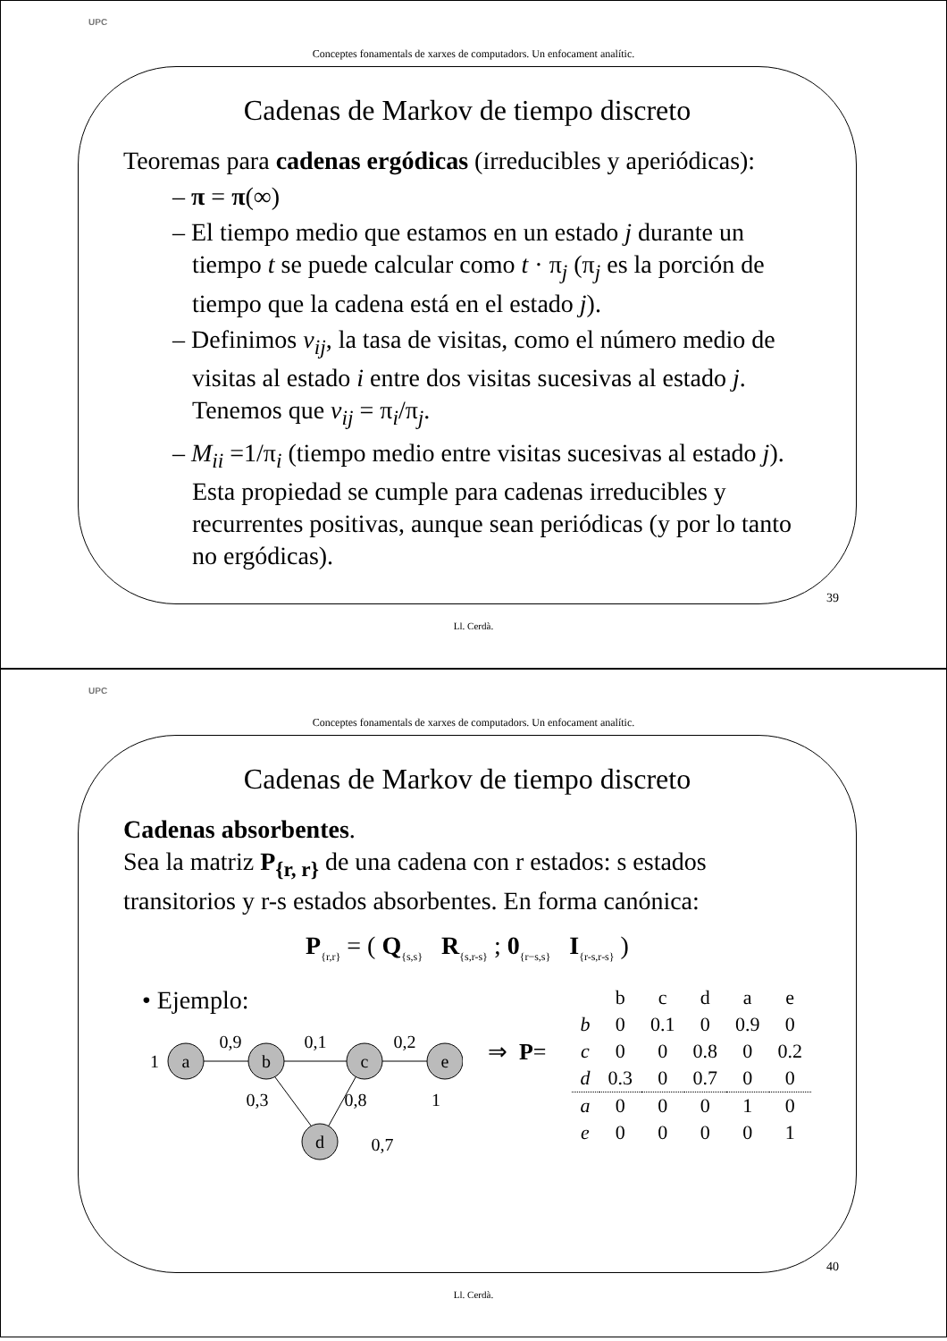UPC
Conceptes fonamentals de xarxes de computadors. Un enfocament analític.
Cadenas de Markov de tiempo discreto
Teoremas para cadenas ergódicas (irreducibles y aperiódicas):
– π = π(∞)
– El tiempo medio que estamos en un estado j durante un tiempo t se puede calcular como t · π<sub>j</sub> (π<sub>j</sub> es la porción de tiempo que la cadena está en el estado j).
– Definimos v<sub>ij</sub>, la tasa de visitas, como el número medio de visitas al estado i entre dos visitas sucesivas al estado j. Tenemos que v<sub>ij</sub> = π<sub>i</sub>/π<sub>j</sub>.
– M<sub>ii</sub> =1/π<sub>i</sub> (tiempo medio entre visitas sucesivas al estado j). Esta propiedad se cumple para cadenas irreducibles y recurrentes positivas, aunque sean periódicas (y por lo tanto no ergódicas).
39
Ll. Cerdà.
UPC
Conceptes fonamentals de xarxes de computadors. Un enfocament analític.
Cadenas de Markov de tiempo discreto
Cadenas absorbentes.
Sea la matriz P<sub>{r, r}</sub> de una cadena con r estados: s estados transitorios y r-s estados absorbentes. En forma canónica:
P<sub>{r,r}</sub> = ( Q<sub>{s,s}</sub> R<sub>{s,r-s}</sub> ; 0<sub>{r−s,s}</sub> I<sub>{r-s,r-s}</sub> )
• Ejemplo:
a
b
c
e
d
0,9
0,1
0,2
1
0,3
0,8
1
0,7
⇒ P=
| | b | c | d | a | e |
| --- | --- | --- | --- | --- | --- |
| b | 0 | 0.1 | 0 | 0.9 | 0 |
| c | 0 | 0 | 0.8 | 0 | 0.2 |
| d | 0.3 | 0 | 0.7 | 0 | 0 |
| a | 0 | 0 | 0 | 1 | 0 |
| e | 0 | 0 | 0 | 0 | 1 |
40
Ll. Cerdà.